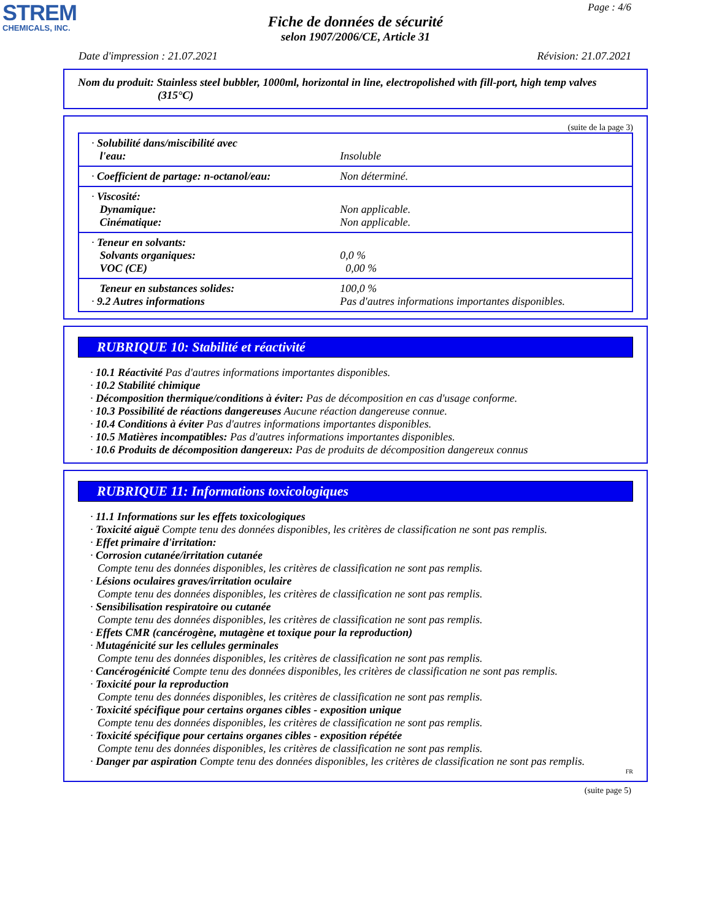STREM
CHEMICALS, INC.
Page : 4/6
Fiche de données de sécurité
selon 1907/2006/CE, Article 31
Date d'impression : 21.07.2021 Révision: 21.07.2021
Nom du produit: Stainless steel bubbler, 1000ml, horizontal in line, electropolished with fill-port, high temp valves (315°C)
(suite de la page 3)
| · Solubilité dans/miscibilité avec l'eau: | Insoluble |
| · Coefficient de partage: n-octanol/eau: | Non déterminé. |
| · Viscosité: Dynamique: Cinématique: | Non applicable. Non applicable. |
| · Teneur en solvants: Solvants organiques: VOC (CE) | 0,0 % 0,00 % |
| Teneur en substances solides: · 9.2 Autres informations | 100,0 % Pas d'autres informations importantes disponibles. |
RUBRIQUE 10: Stabilité et réactivité
· 10.1 Réactivité Pas d'autres informations importantes disponibles.
· 10.2 Stabilité chimique
· Décomposition thermique/conditions à éviter: Pas de décomposition en cas d'usage conforme.
· 10.3 Possibilité de réactions dangereuses Aucune réaction dangereuse connue.
· 10.4 Conditions à éviter Pas d'autres informations importantes disponibles.
· 10.5 Matières incompatibles: Pas d'autres informations importantes disponibles.
· 10.6 Produits de décomposition dangereux: Pas de produits de décomposition dangereux connus
RUBRIQUE 11: Informations toxicologiques
· 11.1 Informations sur les effets toxicologiques
· Toxicité aiguë Compte tenu des données disponibles, les critères de classification ne sont pas remplis.
· Effet primaire d'irritation:
· Corrosion cutanée/irritation cutanée
Compte tenu des données disponibles, les critères de classification ne sont pas remplis.
· Lésions oculaires graves/irritation oculaire
Compte tenu des données disponibles, les critères de classification ne sont pas remplis.
· Sensibilisation respiratoire ou cutanée
Compte tenu des données disponibles, les critères de classification ne sont pas remplis.
· Effets CMR (cancérogène, mutagène et toxique pour la reproduction)
· Mutagénicité sur les cellules germinales
Compte tenu des données disponibles, les critères de classification ne sont pas remplis.
· Cancérogénicité Compte tenu des données disponibles, les critères de classification ne sont pas remplis.
· Toxicité pour la reproduction
Compte tenu des données disponibles, les critères de classification ne sont pas remplis.
· Toxicité spécifique pour certains organes cibles - exposition unique
Compte tenu des données disponibles, les critères de classification ne sont pas remplis.
· Toxicité spécifique pour certains organes cibles - exposition répétée
Compte tenu des données disponibles, les critères de classification ne sont pas remplis.
· Danger par aspiration Compte tenu des données disponibles, les critères de classification ne sont pas remplis.
FR
(suite page 5)